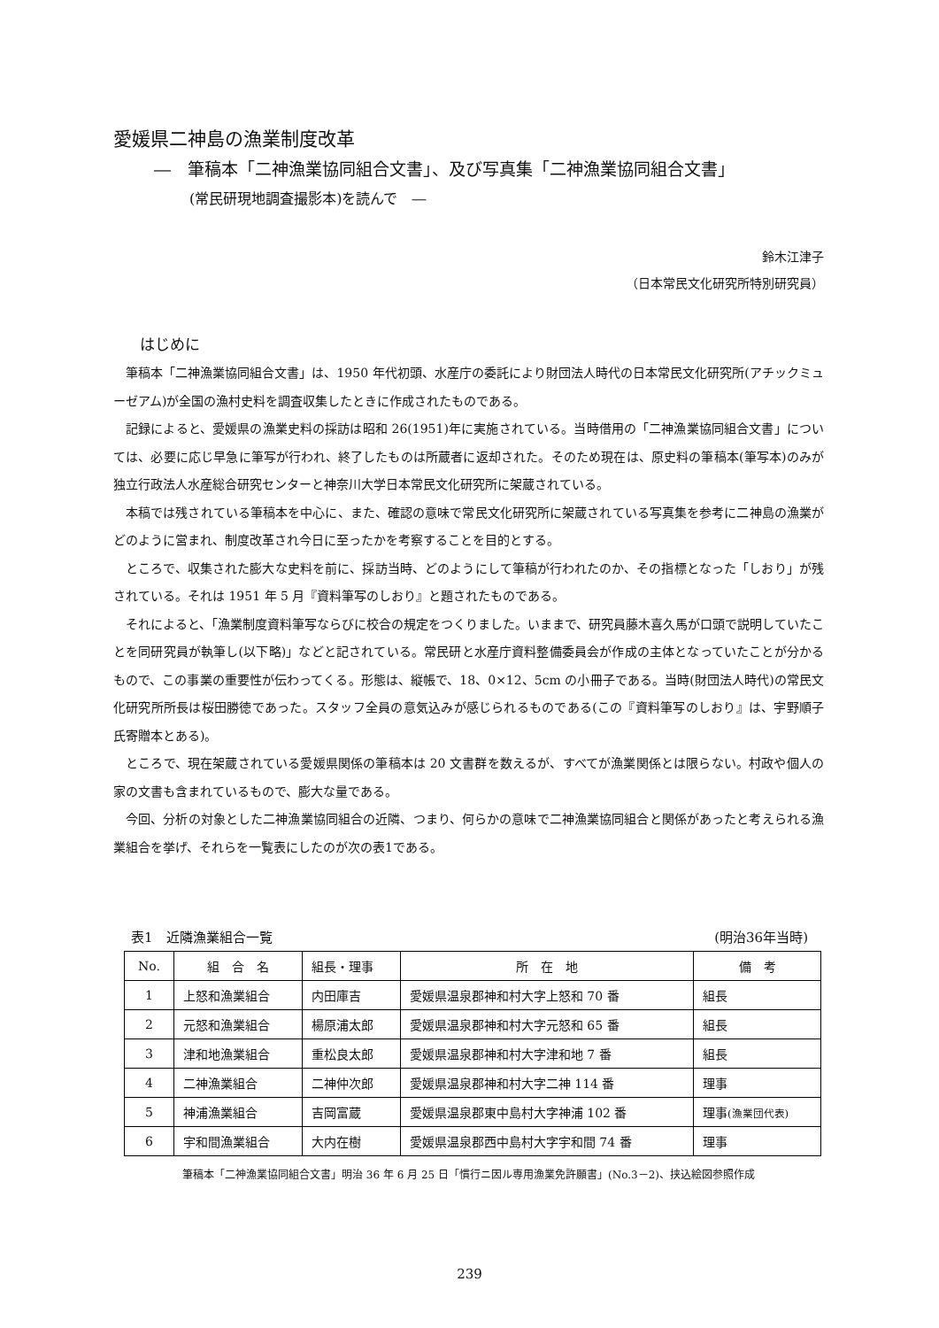愛媛県二神島の漁業制度改革
―　筆稿本「二神漁業協同組合文書」、及び写真集「二神漁業協同組合文書」
(常民研現地調査撮影本)を読んで　―
鈴木江津子
（日本常民文化研究所特別研究員）
はじめに
筆稿本「二神漁業協同組合文書」は、1950 年代初頭、水産庁の委託により財団法人時代の日本常民文化研究所(アチックミューゼアム)が全国の漁村史料を調査収集したときに作成されたものである。
記録によると、愛媛県の漁業史料の採訪は昭和 26(1951)年に実施されている。当時借用の「二神漁業協同組合文書」については、必要に応じ早急に筆写が行われ、終了したものは所蔵者に返却された。そのため現在は、原史料の筆稿本(筆写本)のみが独立行政法人水産総合研究センターと神奈川大学日本常民文化研究所に架蔵されている。
本稿では残されている筆稿本を中心に、また、確認の意味で常民文化研究所に架蔵されている写真集を参考に二神島の漁業がどのように営まれ、制度改革され今日に至ったかを考察することを目的とする。
ところで、収集された膨大な史料を前に、採訪当時、どのようにして筆稿が行われたのか、その指標となった「しおり」が残されている。それは 1951 年 5 月『資料筆写のしおり』と題されたものである。
それによると、「漁業制度資料筆写ならびに校合の規定をつくりました。いままで、研究員藤木喜久馬が口頭で説明していたことを同研究員が執筆し(以下略)」などと記されている。常民研と水産庁資料整備委員会が作成の主体となっていたことが分かるもので、この事業の重要性が伝わってくる。形態は、縦帳で、18、0×12、5cm の小冊子である。当時(財団法人時代)の常民文化研究所所長は桜田勝徳であった。スタッフ全員の意気込みが感じられるものである(この『資料筆写のしおり』は、宇野順子氏寄贈本とある)。
ところで、現在架蔵されている愛媛県関係の筆稿本は 20 文書群を数えるが、すべてが漁業関係とは限らない。村政や個人の家の文書も含まれているもので、膨大な量である。
今回、分析の対象とした二神漁業協同組合の近隣、つまり、何らかの意味で二神漁業協同組合と関係があったと考えられる漁業組合を挙げ、それらを一覧表にしたのが次の表1である。
表1　近隣漁業組合一覧 (明治36年当時)
| No. | 組 合 名 | 組長・理事 | 所 在 地 | 備 考 |
| --- | --- | --- | --- | --- |
| 1 | 上怒和漁業組合 | 内田庫吉 | 愛媛県温泉郡神和村大字上怒和 70 番 | 組長 |
| 2 | 元怒和漁業組合 | 楊原浦太郎 | 愛媛県温泉郡神和村大字元怒和 65 番 | 組長 |
| 3 | 津和地漁業組合 | 重松良太郎 | 愛媛県温泉郡神和村大字津和地 7 番 | 組長 |
| 4 | 二神漁業組合 | 二神仲次郎 | 愛媛県温泉郡神和村大字二神 114 番 | 理事 |
| 5 | 神浦漁業組合 | 吉岡富蔵 | 愛媛県温泉郡東中島村大字神浦 102 番 | 理事 (漁業団代表) |
| 6 | 宇和間漁業組合 | 大内在樹 | 愛媛県温泉郡西中島村大字宇和間 74 番 | 理事 |
筆稿本「二神漁業協同組合文書」明治 36 年 6 月 25 日「慣行ニ因ル専用漁業免許願書」(No.3－2)、挟込絵図参照作成
239